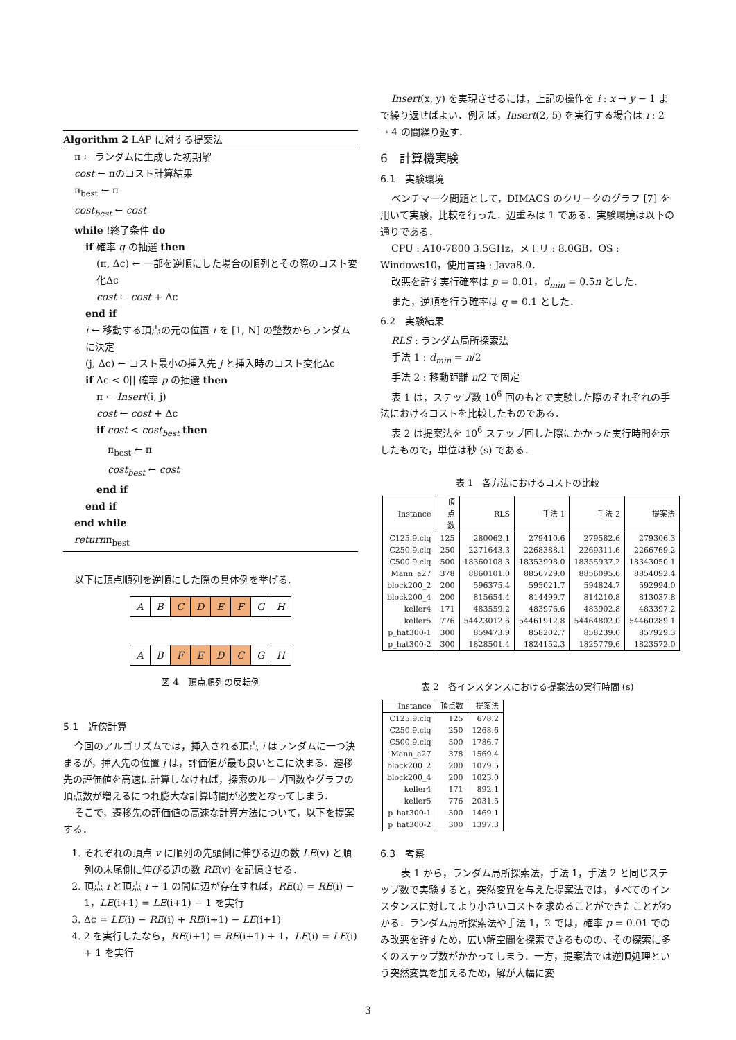Algorithm 2 LAP に対する提案法
π ← ランダムに生成した初期解
cost ← πのコスト計算結果
π<sub>best</sub> ← π
cost<sub>best</sub> ← cost
while !終了条件 do
if 確率 q の抽選 then
(π, Δc) ← 一部を逆順にした場合の順列とその際のコスト変化Δc
cost ← cost + Δc
end if
i ← 移動する頂点の元の位置 i を [1, N] の整数からランダムに決定
(j, Δc) ← コスト最小の挿入先 j と挿入時のコスト変化Δc
if Δc < 0|| 確率 p の抽選 then
π ← Insert(i, j)
cost ← cost + Δc
if cost < cost<sub>best</sub> then
π<sub>best</sub> ← π
cost<sub>best</sub> ← cost
end if
end if
end while
returnπ<sub>best</sub>
以下に頂点順列を逆順にした際の具体例を挙げる.
A B CDEF G H
A B FEDC G H
図 4　頂点順列の反転例
5.1　近傍計算
今回のアルゴリズムでは，挿入される頂点 i はランダムに一つ決まるが，挿入先の位置 j は，評価値が最も良いとこに決まる．遷移先の評価値を高速に計算しなければ，探索のループ回数やグラフの頂点数が増えるにつれ膨大な計算時間が必要となってしまう．
そこで，遷移先の評価値の高速な計算方法について，以下を提案する．
1. それぞれの頂点 v に順列の先頭側に伸びる辺の数 LE(v) と順列の末尾側に伸びる辺の数 RE(v) を記憶させる．
2. 頂点 i と頂点 i + 1 の間に辺が存在すれば，RE(i) = RE(i) − 1，LE(i+1) = LE(i+1) − 1 を実行
3. Δc = LE(i) − RE(i) + RE(i+1) − LE(i+1)
4. 2 を実行したなら，RE(i+1) = RE(i+1) + 1，LE(i) = LE(i) + 1 を実行
Insert(x, y) を実現させるには，上記の操作を i : x → y − 1 まで繰り返せばよい．例えば，Insert(2, 5) を実行する場合は i : 2 → 4 の間繰り返す．
6　計算機実験
6.1　実験環境
ベンチマーク問題として，DIMACS のクリークのグラフ [7] を用いて実験，比較を行った．辺重みは 1 である．実験環境は以下の通りである．
CPU : A10-7800 3.5GHz，メモリ : 8.0GB，OS : Windows10，使用言語 : Java8.0．
改悪を許す実行確率は p = 0.01，d<sub>min</sub> = 0.5n とした．
また，逆順を行う確率は q = 0.1 とした．
6.2　実験結果
RLS : ランダム局所探索法
手法 1 : d<sub>min</sub> = n/2
手法 2 : 移動距離 n/2 で固定
表 1 は，ステップ数 10<sup>6</sup> 回のもとで実験した際のそれぞれの手法におけるコストを比較したものである．
表 2 は提案法を 10<sup>6</sup> ステップ回した際にかかった実行時間を示したもので，単位は秒 (s) である．
表 1　各方法におけるコストの比較
| Instance | 頂点数 | RLS | 手法 1 | 手法 2 | 提案法 |
| --- | --- | --- | --- | --- | --- |
| C125.9.clq | 125 | 280062.1 | 279410.6 | 279582.6 | 279306.3 |
| C250.9.clq | 250 | 2271643.3 | 2268388.1 | 2269311.6 | 2266769.2 |
| C500.9.clq | 500 | 18360108.3 | 18353998.0 | 18355937.2 | 18343050.1 |
| Mann_a27 | 378 | 8860101.0 | 8856729.0 | 8856095.6 | 8854092.4 |
| block200_2 | 200 | 596375.4 | 595021.7 | 594824.7 | 592994.0 |
| block200_4 | 200 | 815654.4 | 814499.7 | 814210.8 | 813037.8 |
| keller4 | 171 | 483559.2 | 483976.6 | 483902.8 | 483397.2 |
| keller5 | 776 | 54423012.6 | 54461912.8 | 54464802.0 | 54460289.1 |
| p_hat300-1 | 300 | 859473.9 | 858202.7 | 858239.0 | 857929.3 |
| p_hat300-2 | 300 | 1828501.4 | 1824152.3 | 1825779.6 | 1823572.0 |
表 2　各インスタンスにおける提案法の実行時間 (s)
| Instance | 頂点数 | 提案法 |
| --- | --- | --- |
| C125.9.clq | 125 | 678.2 |
| C250.9.clq | 250 | 1268.6 |
| C500.9.clq | 500 | 1786.7 |
| Mann_a27 | 378 | 1569.4 |
| block200_2 | 200 | 1079.5 |
| block200_4 | 200 | 1023.0 |
| keller4 | 171 | 892.1 |
| keller5 | 776 | 2031.5 |
| p_hat300-1 | 300 | 1469.1 |
| p_hat300-2 | 300 | 1397.3 |
6.3　考察
表 1 から，ランダム局所探索法，手法 1，手法 2 と同じステップ数で実験すると，突然変異を与えた提案法では，すべてのインスタンスに対してより小さいコストを求めることができたことがわかる．ランダム局所探索法や手法 1，2 では，確率 p = 0.01 でのみ改悪を許すため，広い解空間を探索できるものの、その探索に多くのステップ数がかかってしまう．一方，提案法では逆順処理という突然変異を加えるため，解が大幅に変
3